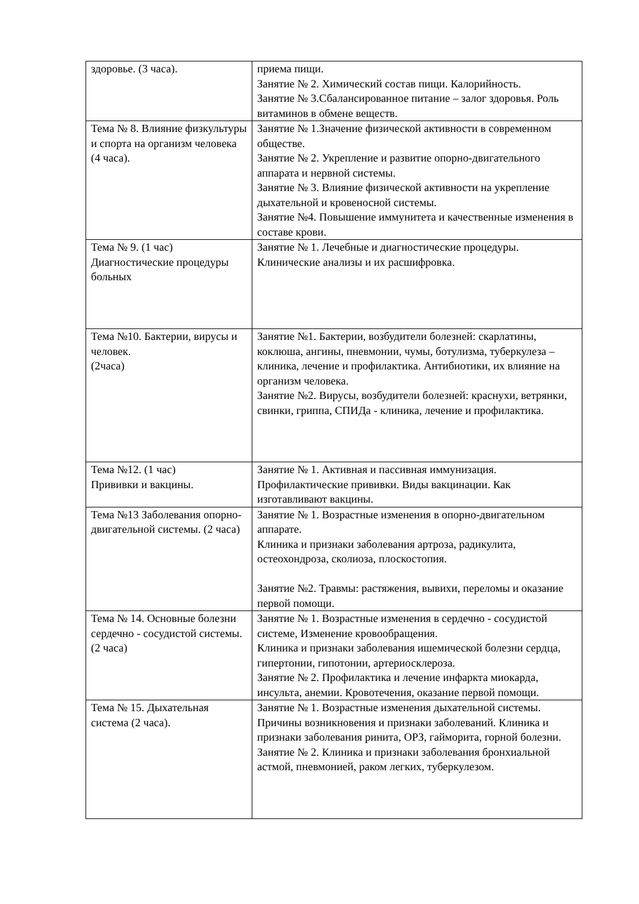| здоровье. (3 часа). | приема пищи. Занятие № 2. Химический состав пищи. Калорийность. Занятие № 3.Сбалансированное питание – залог здоровья. Роль витаминов в обмене веществ. |
| Тема № 8. Влияние физкультуры и спорта на организм человека (4 часа). | Занятие № 1.Значение физической активности в современном обществе. Занятие № 2. Укрепление и развитие опорно-двигательного аппарата и нервной системы. Занятие № 3. Влияние физической активности на укрепление дыхательной и кровеносной системы. Занятие №4. Повышение иммунитета и качественные изменения в составе крови. |
| Тема № 9. (1 час) Диагностические процедуры больных | Занятие № 1. Лечебные и диагностические процедуры. Клинические анализы и их расшифровка. |
| Тема №10. Бактерии, вирусы и человек. (2часа) | Занятие №1. Бактерии, возбудители болезней: скарлатины, коклюша, ангины, пневмонии, чумы, ботулизма, туберкулеза – клиника, лечение и профилактика. Антибиотики, их влияние на организм человека. Занятие №2. Вирусы, возбудители болезней: краснухи, ветрянки, свинки, гриппа, СПИДа - клиника, лечение и профилактика. |
| Тема №12. (1 час) Прививки и вакцины. | Занятие № 1. Активная и пассивная иммунизация. Профилактические прививки. Виды вакцинации. Как изготавливают вакцины. |
| Тема №13 Заболевания опорно-двигательной системы. (2 часа) | Занятие № 1. Возрастные изменения в опорно-двигательном аппарате. Клиника и признаки заболевания артроза, радикулита, остеохондроза, сколиоза, плоскостопия. Занятие №2. Травмы: растяжения, вывихи, переломы и оказание первой помощи. |
| Тема № 14. Основные болезни сердечно - сосудистой системы. (2 часа) | Занятие № 1. Возрастные изменения в сердечно - сосудистой системе, Изменение кровообращения. Клиника и признаки заболевания ишемической болезни сердца, гипертонии, гипотонии, артериосклероза. Занятие № 2. Профилактика и лечение инфаркта миокарда, инсульта, анемии. Кровотечения, оказание первой помощи. |
| Тема № 15. Дыхательная система (2 часа). | Занятие № 1. Возрастные изменения дыхательной системы. Причины возникновения и признаки заболеваний. Клиника и признаки заболевания ринита, ОРЗ, гайморита, горной болезни. Занятие № 2. Клиника и признаки заболевания бронхиальной астмой, пневмонией, раком легких, туберкулезом. |